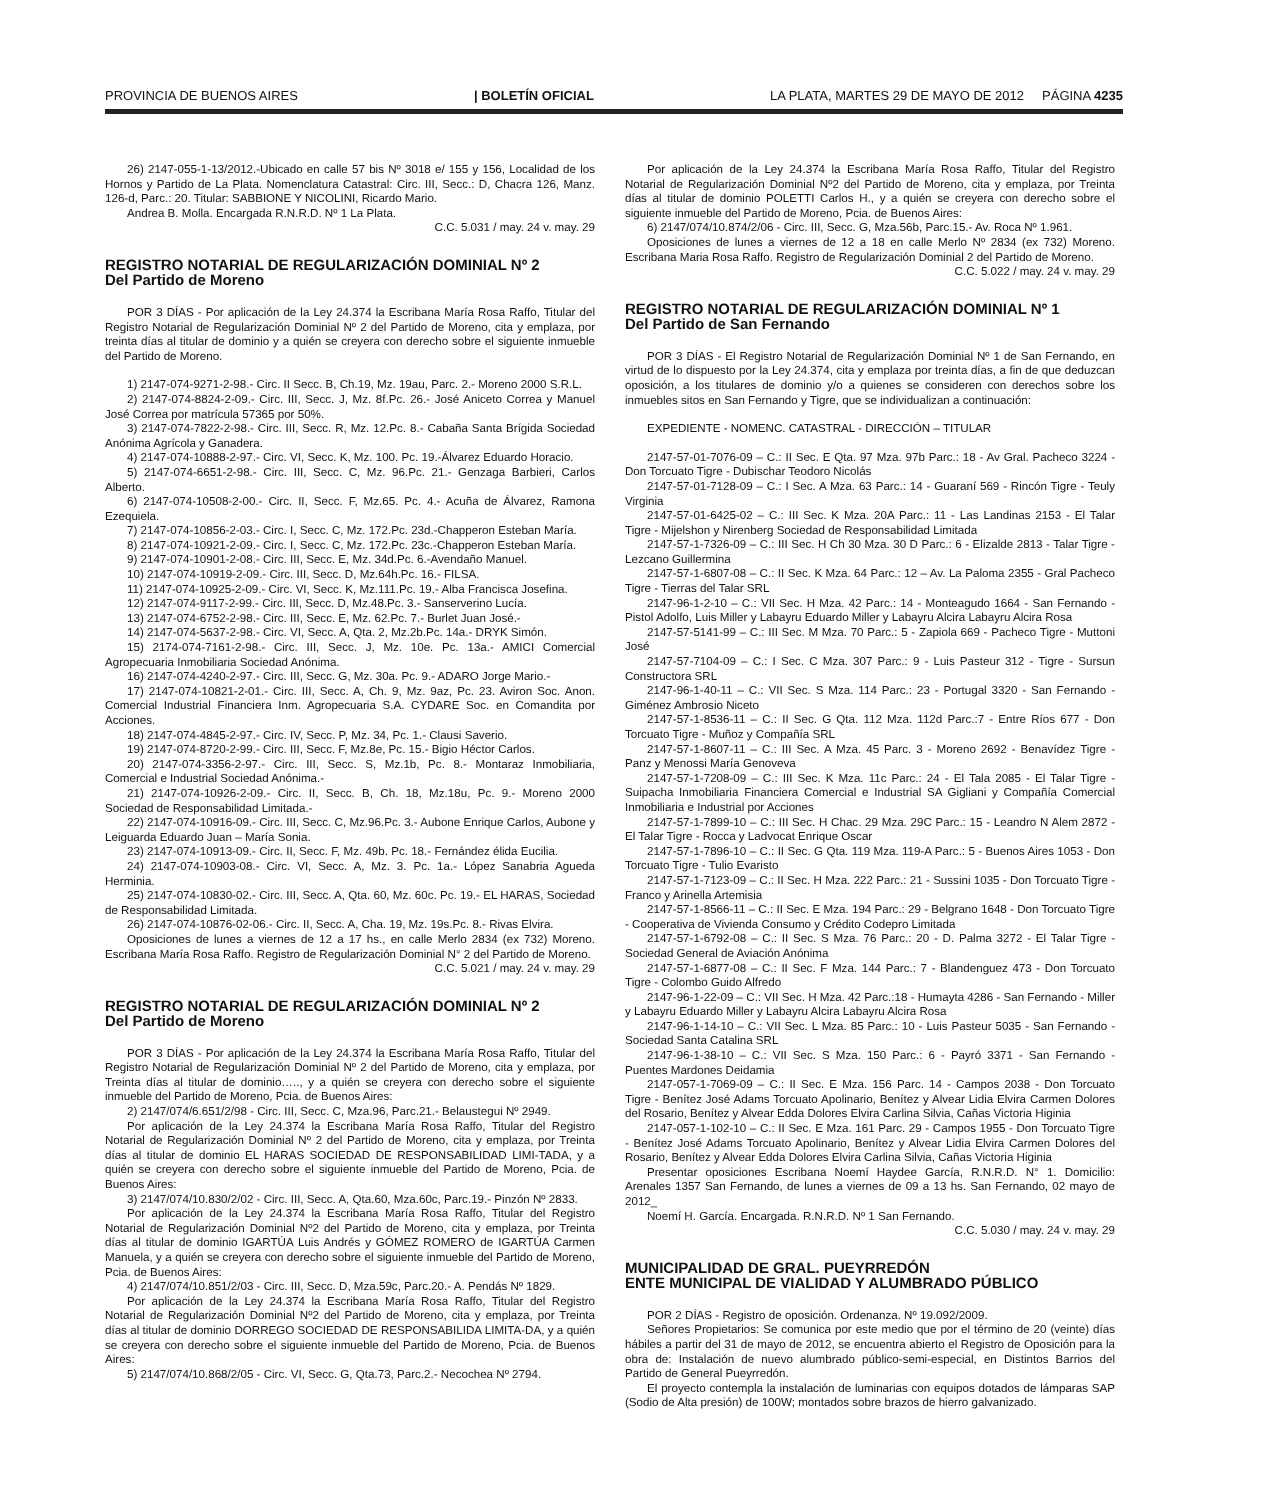PROVINCIA DE BUENOS AIRES | BOLETÍN OFICIAL LA PLATA, MARTES 29 DE MAYO DE 2012 PÁGINA 4235
26) 2147-055-1-13/2012.-Ubicado en calle 57 bis Nº 3018 e/ 155 y 156, Localidad de los Hornos y Partido de La Plata. Nomenclatura Catastral: Circ. III, Secc.: D, Chacra 126, Manz. 126-d, Parc.: 20. Titular: SABBIONE Y NICOLINI, Ricardo Mario.
Andrea B. Molla. Encargada R.N.R.D. Nº 1 La Plata.
C.C. 5.031 / may. 24 v. may. 29
REGISTRO NOTARIAL DE REGULARIZACIÓN DOMINIAL Nº 2
Del Partido de Moreno
POR 3 DÍAS - Por aplicación de la Ley 24.374 la Escribana María Rosa Raffo, Titular del Registro Notarial de Regularización Dominial Nº 2 del Partido de Moreno, cita y emplaza, por treinta días al titular de dominio y a quién se creyera con derecho sobre el siguiente inmueble del Partido de Moreno.
1) 2147-074-9271-2-98.- Circ. II Secc. B, Ch.19, Mz. 19au, Parc. 2.- Moreno 2000 S.R.L.
2) 2147-074-8824-2-09.- Circ. III, Secc. J, Mz. 8f.Pc. 26.- José Aniceto Correa y Manuel José Correa por matrícula 57365 por 50%.
3) 2147-074-7822-2-98.- Circ. III, Secc. R, Mz. 12.Pc. 8.- Cabaña Santa Brígida Sociedad Anónima Agrícola y Ganadera.
4) 2147-074-10888-2-97.- Circ. VI, Secc. K, Mz. 100. Pc. 19.-Álvarez Eduardo Horacio.
5) 2147-074-6651-2-98.- Circ. III, Secc. C, Mz. 96.Pc. 21.- Genzaga Barbieri, Carlos Alberto.
6) 2147-074-10508-2-00.- Circ. II, Secc. F, Mz.65. Pc. 4.- Acuña de Álvarez, Ramona Ezequiela.
7) 2147-074-10856-2-03.- Circ. I, Secc. C, Mz. 172.Pc. 23d.-Chapperon Esteban María.
8) 2147-074-10921-2-09.- Circ. I, Secc. C, Mz. 172.Pc. 23c.-Chapperon Esteban María.
9) 2147-074-10901-2-08.- Circ. III, Secc. E, Mz. 34d.Pc. 6.-Avendaño Manuel.
10) 2147-074-10919-2-09.- Circ. III, Secc. D, Mz.64h.Pc. 16.- FILSA.
11) 2147-074-10925-2-09.- Circ. VI, Secc. K, Mz.111.Pc. 19.- Alba Francisca Josefina.
12) 2147-074-9117-2-99.- Circ. III, Secc. D, Mz.48.Pc. 3.- Sanserverino Lucía.
13) 2147-074-6752-2-98.- Circ. III, Secc. E, Mz. 62.Pc. 7.- Burlet Juan José.-
14) 2147-074-5637-2-98.- Circ. VI, Secc. A, Qta. 2, Mz.2b.Pc. 14a.- DRYK Simón.
15) 2174-074-7161-2-98.- Circ. III, Secc. J, Mz. 10e. Pc. 13a.- AMICI Comercial Agropecuaria Inmobiliaria Sociedad Anónima.
16) 2147-074-4240-2-97.- Circ. III, Secc. G, Mz. 30a. Pc. 9.- ADARO Jorge Mario.-
17) 2147-074-10821-2-01.- Circ. III, Secc. A, Ch. 9, Mz. 9az, Pc. 23. Aviron Soc. Anon. Comercial Industrial Financiera Inm. Agropecuaria S.A. CYDARE Soc. en Comandita por Acciones.
18) 2147-074-4845-2-97.- Circ. IV, Secc. P, Mz. 34, Pc. 1.- Clausi Saverio.
19) 2147-074-8720-2-99.- Circ. III, Secc. F, Mz.8e, Pc. 15.- Bigio Héctor Carlos.
20) 2147-074-3356-2-97.- Circ. III, Secc. S, Mz.1b, Pc. 8.- Montaraz Inmobiliaria, Comercial e Industrial Sociedad Anónima.-
21) 2147-074-10926-2-09.- Circ. II, Secc. B, Ch. 18, Mz.18u, Pc. 9.- Moreno 2000 Sociedad de Responsabilidad Limitada.-
22) 2147-074-10916-09.- Circ. III, Secc. C, Mz.96.Pc. 3.- Aubone Enrique Carlos, Aubone y Leiguarda Eduardo Juan – María Sonia.
23) 2147-074-10913-09.- Circ. II, Secc. F, Mz. 49b. Pc. 18.- Fernández élida Eucilia.
24) 2147-074-10903-08.- Circ. VI, Secc. A, Mz. 3. Pc. 1a.- López Sanabria Agueda Herminia.
25) 2147-074-10830-02.- Circ. III, Secc. A, Qta. 60, Mz. 60c. Pc. 19.- EL HARAS, Sociedad de Responsabilidad Limitada.
26) 2147-074-10876-02-06.- Circ. II, Secc. A, Cha. 19, Mz. 19s.Pc. 8.- Rivas Elvira.
Oposiciones de lunes a viernes de 12 a 17 hs., en calle Merlo 2834 (ex 732) Moreno. Escribana María Rosa Raffo. Registro de Regularización Dominial N° 2 del Partido de Moreno.
C.C. 5.021 / may. 24 v. may. 29
REGISTRO NOTARIAL DE REGULARIZACIÓN DOMINIAL Nº 2
Del Partido de Moreno
POR 3 DÍAS - Por aplicación de la Ley 24.374 la Escribana María Rosa Raffo, Titular del Registro Notarial de Regularización Dominial Nº 2 del Partido de Moreno, cita y emplaza, por Treinta días al titular de dominio….., y a quién se creyera con derecho sobre el siguiente inmueble del Partido de Moreno, Pcia. de Buenos Aires:
2) 2147/074/6.651/2/98 - Circ. III, Secc. C, Mza.96, Parc.21.- Belaustegui Nº 2949.
Por aplicación de la Ley 24.374 la Escribana María Rosa Raffo, Titular del Registro Notarial de Regularización Dominial Nº 2 del Partido de Moreno, cita y emplaza, por Treinta días al titular de dominio EL HARAS SOCIEDAD DE RESPONSABILIDAD LIMI-TADA, y a quién se creyera con derecho sobre el siguiente inmueble del Partido de Moreno, Pcia. de Buenos Aires:
3) 2147/074/10.830/2/02 - Circ. III, Secc. A, Qta.60, Mza.60c, Parc.19.- Pinzón Nº 2833.
Por aplicación de la Ley 24.374 la Escribana María Rosa Raffo, Titular del Registro Notarial de Regularización Dominial Nº2 del Partido de Moreno, cita y emplaza, por Treinta días al titular de dominio IGARTÚA Luis Andrés y GÓMEZ ROMERO de IGARTÚA Carmen Manuela, y a quién se creyera con derecho sobre el siguiente inmueble del Partido de Moreno, Pcia. de Buenos Aires:
4) 2147/074/10.851/2/03 - Circ. III, Secc. D, Mza.59c, Parc.20.- A. Pendás Nº 1829.
Por aplicación de la Ley 24.374 la Escribana María Rosa Raffo, Titular del Registro Notarial de Regularización Dominial Nº2 del Partido de Moreno, cita y emplaza, por Treinta días al titular de dominio DORREGO SOCIEDAD DE RESPONSABILIDA LIMITA-DA, y a quién se creyera con derecho sobre el siguiente inmueble del Partido de Moreno, Pcia. de Buenos Aires:
5) 2147/074/10.868/2/05 - Circ. VI, Secc. G, Qta.73, Parc.2.- Necochea Nº 2794.
Por aplicación de la Ley 24.374 la Escribana María Rosa Raffo, Titular del Registro Notarial de Regularización Dominial Nº2 del Partido de Moreno, cita y emplaza, por Treinta días al titular de dominio POLETTI Carlos H., y a quién se creyera con derecho sobre el siguiente inmueble del Partido de Moreno, Pcia. de Buenos Aires:
6) 2147/074/10.874/2/06 - Circ. III, Secc. G, Mza.56b, Parc.15.- Av. Roca Nº 1.961.
Oposiciones de lunes a viernes de 12 a 18 en calle Merlo Nº 2834 (ex 732) Moreno. Escribana Maria Rosa Raffo. Registro de Regularización Dominial 2 del Partido de Moreno.
C.C. 5.022 / may. 24 v. may. 29
REGISTRO NOTARIAL DE REGULARIZACIÓN DOMINIAL Nº 1
Del Partido de San Fernando
POR 3 DÍAS - El Registro Notarial de Regularización Dominial Nº 1 de San Fernando, en virtud de lo dispuesto por la Ley 24.374, cita y emplaza por treinta días, a fin de que deduzcan oposición, a los titulares de dominio y/o a quienes se consideren con derechos sobre los inmuebles sitos en San Fernando y Tigre, que se individualizan a continuación:
EXPEDIENTE - NOMENC. CATASTRAL - DIRECCIÓN – TITULAR
2147-57-01-7076-09 – C.: II Sec. E Qta. 97 Mza. 97b Parc.: 18 - Av Gral. Pacheco 3224 - Don Torcuato Tigre - Dubischar Teodoro Nicolás
2147-57-01-7128-09 – C.: I Sec. A Mza. 63 Parc.: 14 - Guaraní 569 - Rincón Tigre - Teuly Virginia
2147-57-01-6425-02 – C.: III Sec. K Mza. 20A Parc.: 11 - Las Landinas 2153 - El Talar Tigre - Mijelshon y Nirenberg Sociedad de Responsabilidad Limitada
2147-57-1-7326-09 – C.: III Sec. H Ch 30 Mza. 30 D Parc.: 6 - Elizalde 2813 - Talar Tigre - Lezcano Guillermina
2147-57-1-6807-08 – C.: II Sec. K Mza. 64 Parc.: 12 – Av. La Paloma 2355 - Gral Pacheco Tigre - Tierras del Talar SRL
2147-96-1-2-10 – C.: VII Sec. H Mza. 42 Parc.: 14 - Monteagudo 1664 - San Fernando - Pistol Adolfo, Luis Miller y Labayru Eduardo Miller y Labayru Alcira Labayru Alcira Rosa
2147-57-5141-99 – C.: III Sec. M Mza. 70 Parc.: 5 - Zapiola 669 - Pacheco Tigre - Muttoni José
2147-57-7104-09 – C.: I Sec. C Mza. 307 Parc.: 9 - Luis Pasteur 312 - Tigre - Sursun Constructora SRL
2147-96-1-40-11 – C.: VII Sec. S Mza. 114 Parc.: 23 - Portugal 3320 - San Fernando - Giménez Ambrosio Niceto
2147-57-1-8536-11 – C.: II Sec. G Qta. 112 Mza. 112d Parc.:7 - Entre Ríos 677 - Don Torcuato Tigre - Muñoz y Compañía SRL
2147-57-1-8607-11 – C.: III Sec. A Mza. 45 Parc. 3 - Moreno 2692 - Benavídez Tigre - Panz y Menossi María Genoveva
2147-57-1-7208-09 – C.: III Sec. K Mza. 11c Parc.: 24 - El Tala 2085 - El Talar Tigre - Suipacha Inmobiliaria Financiera Comercial e Industrial SA Gigliani y Compañía Comercial Inmobiliaria e Industrial por Acciones
2147-57-1-7899-10 – C.: III Sec. H Chac. 29 Mza. 29C Parc.: 15 - Leandro N Alem 2872 - El Talar Tigre - Rocca y Ladvocat Enrique Oscar
2147-57-1-7896-10 – C.: II Sec. G Qta. 119 Mza. 119-A Parc.: 5 - Buenos Aires 1053 - Don Torcuato Tigre - Tulio Evaristo
2147-57-1-7123-09 – C.: II Sec. H Mza. 222 Parc.: 21 - Sussini 1035 - Don Torcuato Tigre - Franco y Arinella Artemisia
2147-57-1-8566-11 – C.: II Sec. E Mza. 194 Parc.: 29 - Belgrano 1648 - Don Torcuato Tigre - Cooperativa de Vivienda Consumo y Crédito Codepro Limitada
2147-57-1-6792-08 – C.: II Sec. S Mza. 76 Parc.: 20 - D. Palma 3272 - El Talar Tigre - Sociedad General de Aviación Anónima
2147-57-1-6877-08 – C.: II Sec. F Mza. 144 Parc.: 7 - Blandenguez 473 - Don Torcuato Tigre - Colombo Guido Alfredo
2147-96-1-22-09 – C.: VII Sec. H Mza. 42 Parc.:18 - Humayta 4286 - San Fernando - Miller y Labayru Eduardo Miller y Labayru Alcira Labayru Alcira Rosa
2147-96-1-14-10 – C.: VII Sec. L Mza. 85 Parc.: 10 - Luis Pasteur 5035 - San Fernando - Sociedad Santa Catalina SRL
2147-96-1-38-10 – C.: VII Sec. S Mza. 150 Parc.: 6 - Payró 3371 - San Fernando - Puentes Mardones Deidamia
2147-057-1-7069-09 – C.: II Sec. E Mza. 156 Parc. 14 - Campos 2038 - Don Torcuato Tigre - Benítez José Adams Torcuato Apolinario, Benítez y Alvear Lidia Elvira Carmen Dolores del Rosario, Benítez y Alvear Edda Dolores Elvira Carlina Silvia, Cañas Victoria Higinia
2147-057-1-102-10 – C.: II Sec. E Mza. 161 Parc. 29 - Campos 1955 - Don Torcuato Tigre - Benítez José Adams Torcuato Apolinario, Benítez y Alvear Lidia Elvira Carmen Dolores del Rosario, Benítez y Alvear Edda Dolores Elvira Carlina Silvia, Cañas Victoria Higinia
Presentar oposiciones Escribana Noemí Haydee García, R.N.R.D. N° 1. Domicilio: Arenales 1357 San Fernando, de lunes a viernes de 09 a 13 hs. San Fernando, 02 mayo de 2012_
Noemí H. García. Encargada. R.N.R.D. Nº 1 San Fernando.
C.C. 5.030 / may. 24 v. may. 29
MUNICIPALIDAD DE GRAL. PUEYRREDÓN
ENTE MUNICIPAL DE VIALIDAD Y ALUMBRADO PÚBLICO
POR 2 DÍAS - Registro de oposición. Ordenanza. Nº 19.092/2009.
Señores Propietarios: Se comunica por este medio que por el término de 20 (veinte) días hábiles a partir del 31 de mayo de 2012, se encuentra abierto el Registro de Oposición para la obra de: Instalación de nuevo alumbrado público-semi-especial, en Distintos Barrios del Partido de General Pueyrredón.
El proyecto contempla la instalación de luminarias con equipos dotados de lámparas SAP (Sodio de Alta presión) de 100W; montados sobre brazos de hierro galvanizado.